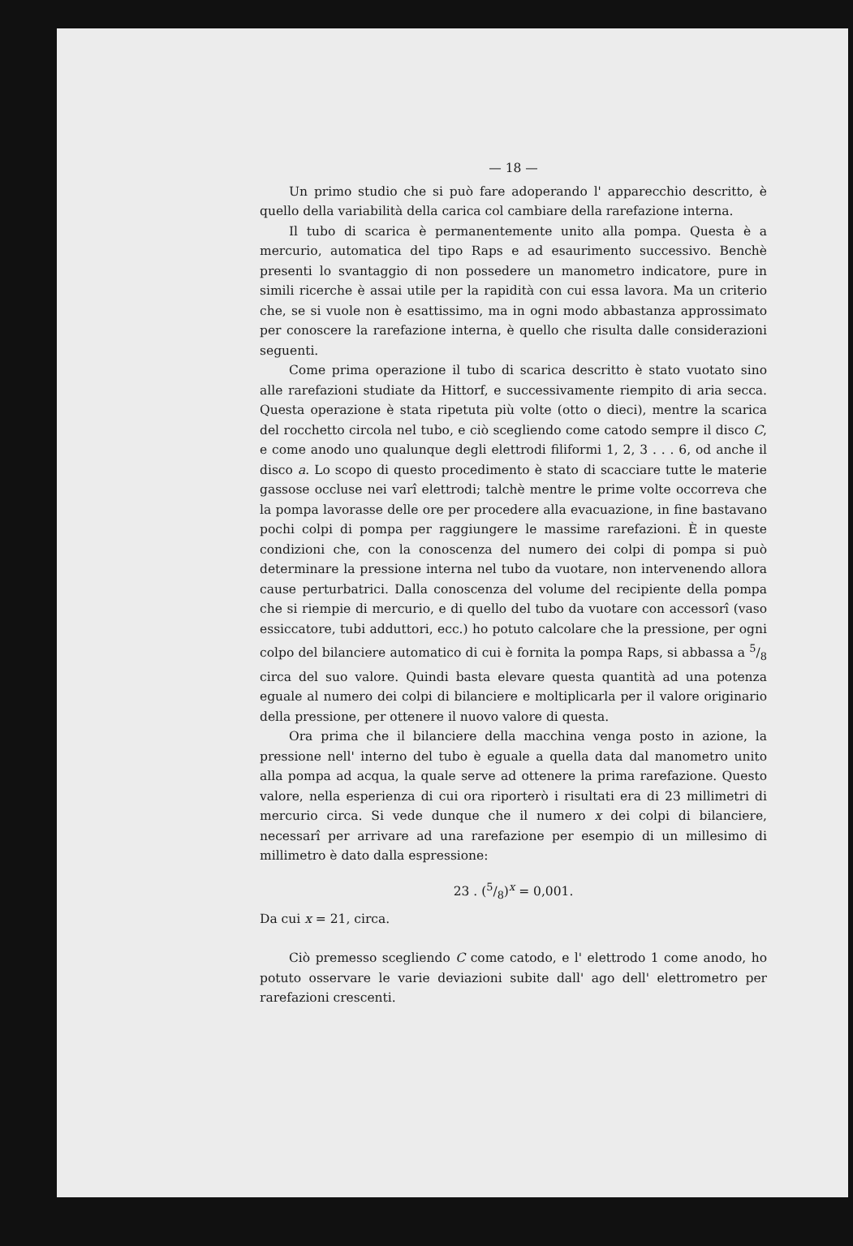— 18 —
Un primo studio che si può fare adoperando l' apparecchio descritto, è quello della variabilità della carica col cambiare della rarefazione interna.
Il tubo di scarica è permanentemente unito alla pompa. Questa è a mercurio, automatica del tipo Raps e ad esaurimento successivo. Benchè presenti lo svantaggio di non possedere un manometro indicatore, pure in simili ricerche è assai utile per la rapidità con cui essa lavora. Ma un criterio che, se si vuole non è esattissimo, ma in ogni modo abbastanza approssimato per conoscere la rarefazione interna, è quello che risulta dalle considerazioni seguenti.
Come prima operazione il tubo di scarica descritto è stato vuotato sino alle rarefazioni studiate da Hittorf, e successivamente riempito di aria secca. Questa operazione è stata ripetuta più volte (otto o dieci), mentre la scarica del rocchetto circola nel tubo, e ciò scegliendo come catodo sempre il disco C, e come anodo uno qualunque degli elettrodi filiformi 1, 2, 3 . . . 6, od anche il disco a. Lo scopo di questo procedimento è stato di scacciare tutte le materie gassose occluse nei varî elettrodi; talchè mentre le prime volte occorreva che la pompa lavorasse delle ore per procedere alla evacuazione, in fine bastavano pochi colpi di pompa per raggiungere le massime rarefazioni. È in queste condizioni che, con la conoscenza del numero dei colpi di pompa si può determinare la pressione interna nel tubo da vuotare, non intervenendo allora cause perturbatrici. Dalla conoscenza del volume del recipiente della pompa che si riempie di mercurio, e di quello del tubo da vuotare con accessorî (vaso essiccatore, tubi adduttori, ecc.) ho potuto calcolare che la pressione, per ogni colpo del bilanciere automatico di cui è fornita la pompa Raps, si abbassa a 5/8 circa del suo valore. Quindi basta elevare questa quantità ad una potenza eguale al numero dei colpi di bilanciere e moltiplicarla per il valore originario della pressione, per ottenere il nuovo valore di questa.
Ora prima che il bilanciere della macchina venga posto in azione, la pressione nell' interno del tubo è eguale a quella data dal manometro unito alla pompa ad acqua, la quale serve ad ottenere la prima rarefazione. Questo valore, nella esperienza di cui ora riporterò i risultati era di 23 millimetri di mercurio circa. Si vede dunque che il numero x dei colpi di bilanciere, necessarî per arrivare ad una rarefazione per esempio di un millesimo di millimetro è dato dalla espressione:
23 . (5/8)<sup>x</sup> = 0,001.
Da cui x = 21, circa.
Ciò premesso scegliendo C come catodo, e l' elettrodo 1 come anodo, ho potuto osservare le varie deviazioni subite dall' ago dell' elettrometro per rarefazioni crescenti.